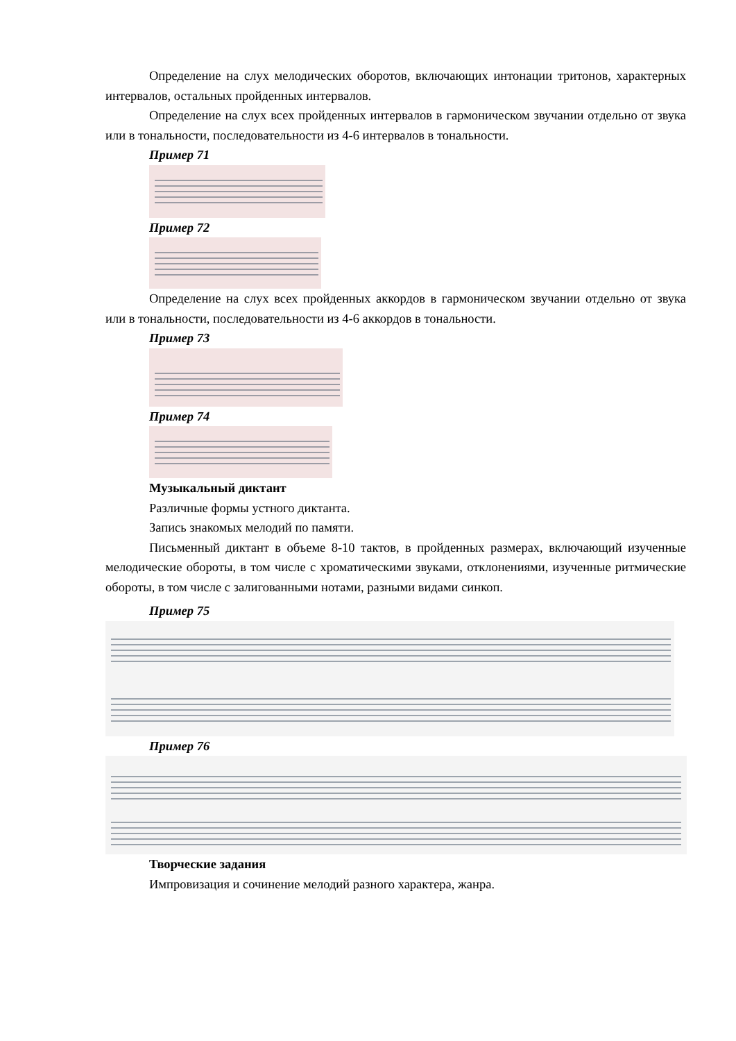Определение на слух мелодических оборотов, включающих интонации тритонов, характерных интервалов, остальных пройденных интервалов.
Определение на слух всех пройденных интервалов в гармоническом звучании отдельно от звука или в тональности, последовательности из 4-6 интервалов в тональности.
Пример 71
Пример 72
Определение на слух всех пройденных аккордов в гармоническом звучании отдельно от звука или в тональности, последовательности из 4-6 аккордов в тональности.
Пример 73
Пример 74
Музыкальный диктант
Различные формы устного диктанта.
Запись знакомых мелодий по памяти.
Письменный диктант в объеме 8-10 тактов, в пройденных размерах, включающий изученные мелодические обороты, в том числе с хроматическими звуками, отклонениями, изученные ритмические обороты, в том числе с залигованными нотами, разными видами синкоп.
Пример 75
Пример 76
Творческие задания
Импровизация и сочинение мелодий разного характера, жанра.